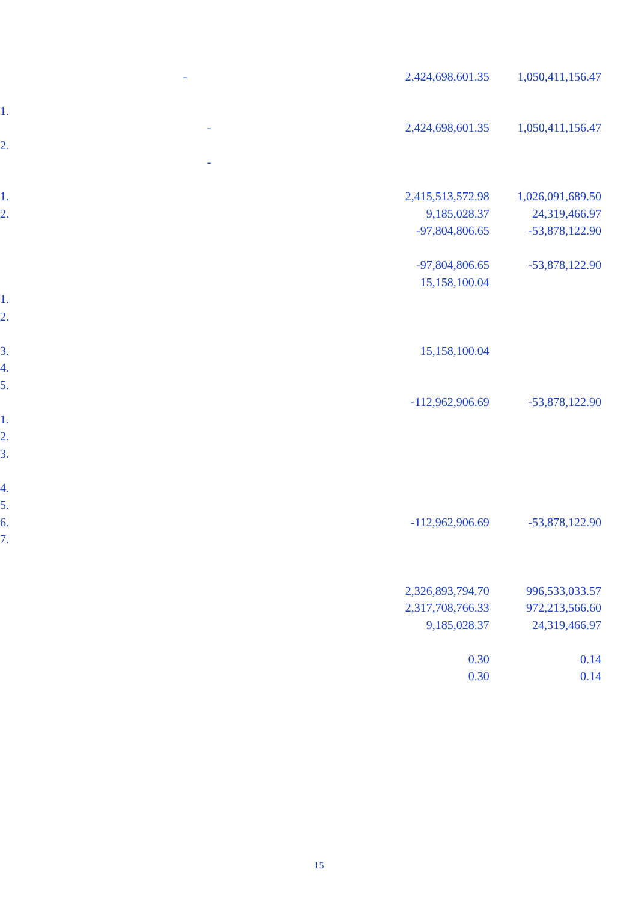| | - | | 2,424,698,601.35 | 1,050,411,156.47 |
| 1. | | | | |
| | - | | 2,424,698,601.35 | 1,050,411,156.47 |
| 2. | | | | |
| | - | | | |
| 1. | | | 2,415,513,572.98 | 1,026,091,689.50 |
| 2. | | | 9,185,028.37 | 24,319,466.97 |
| | | | -97,804,806.65 | -53,878,122.90 |
| | | | -97,804,806.65 | -53,878,122.90 |
| | | | 15,158,100.04 | |
| 1. | | | | |
| 2. | | | | |
| 3. | | | 15,158,100.04 | |
| 4. | | | | |
| 5. | | | | |
| | | | -112,962,906.69 | -53,878,122.90 |
| 1. | | | | |
| 2. | | | | |
| 3. | | | | |
| 4. | | | | |
| 5. | | | | |
| 6. | | | -112,962,906.69 | -53,878,122.90 |
| 7. | | | | |
| | | | 2,326,893,794.70 | 996,533,033.57 |
| | | | 2,317,708,766.33 | 972,213,566.60 |
| | | | 9,185,028.37 | 24,319,466.97 |
| | | | 0.30 | 0.14 |
| | | | 0.30 | 0.14 |
15